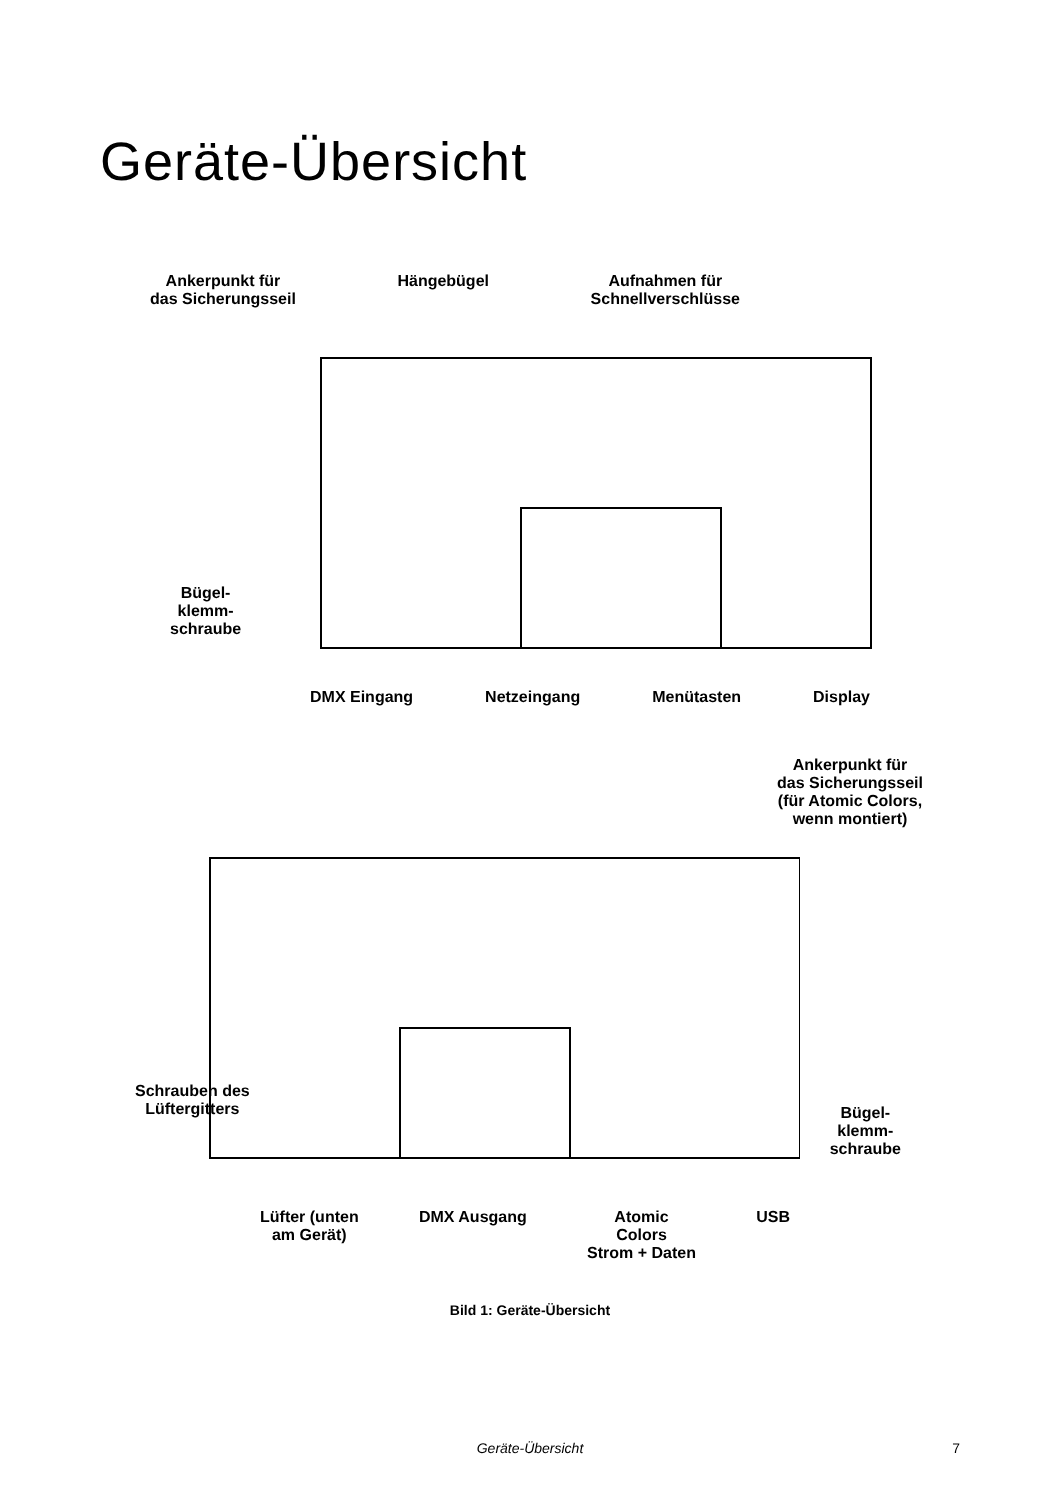Geräte-Übersicht
Ankerpunkt für
das Sicherungsseil
Hängebügel Aufnahmen für
Schnellverschlüsse
Bügel-
klemm-
schraube
DMX Eingang Netzeingang Menütasten Display
Ankerpunkt für
das Sicherungsseil
(für Atomic Colors,
wenn montiert)
Schrauben des
Lüftergitters
Bügel-
klemm-
schraube
Lüfter (unten
am Gerät)
DMX Ausgang Atomic
Colors
Strom + Daten
USB
Bild 1: Geräte-Übersicht
Geräte-Übersicht
7